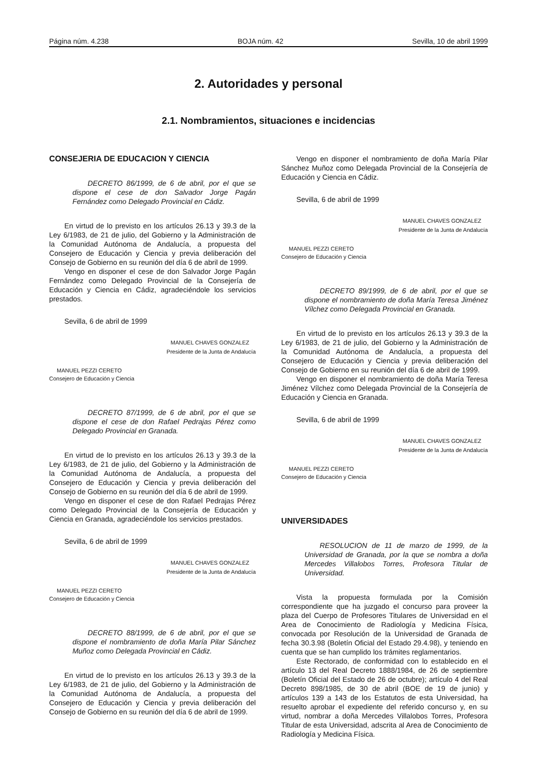Página núm. 4.238 BOJA núm. 42 Sevilla, 10 de abril 1999
2. Autoridades y personal
2.1. Nombramientos, situaciones e incidencias
CONSEJERIA DE EDUCACION Y CIENCIA
DECRETO 86/1999, de 6 de abril, por el que se dispone el cese de don Salvador Jorge Pagán Fernández como Delegado Provincial en Cádiz.
En virtud de lo previsto en los artículos 26.13 y 39.3 de la Ley 6/1983, de 21 de julio, del Gobierno y la Administración de la Comunidad Autónoma de Andalucía, a propuesta del Consejero de Educación y Ciencia y previa deliberación del Consejo de Gobierno en su reunión del día 6 de abril de 1999.
Vengo en disponer el cese de don Salvador Jorge Pagán Fernández como Delegado Provincial de la Consejería de Educación y Ciencia en Cádiz, agradeciéndole los servicios prestados.
Sevilla, 6 de abril de 1999
MANUEL CHAVES GONZALEZ
Presidente de la Junta de Andalucía
MANUEL PEZZI CERETO
Consejero de Educación y Ciencia
DECRETO 87/1999, de 6 de abril, por el que se dispone el cese de don Rafael Pedrajas Pérez como Delegado Provincial en Granada.
En virtud de lo previsto en los artículos 26.13 y 39.3 de la Ley 6/1983, de 21 de julio, del Gobierno y la Administración de la Comunidad Autónoma de Andalucía, a propuesta del Consejero de Educación y Ciencia y previa deliberación del Consejo de Gobierno en su reunión del día 6 de abril de 1999.
Vengo en disponer el cese de don Rafael Pedrajas Pérez como Delegado Provincial de la Consejería de Educación y Ciencia en Granada, agradeciéndole los servicios prestados.
Sevilla, 6 de abril de 1999
MANUEL CHAVES GONZALEZ
Presidente de la Junta de Andalucía
MANUEL PEZZI CERETO
Consejero de Educación y Ciencia
DECRETO 88/1999, de 6 de abril, por el que se dispone el nombramiento de doña María Pilar Sánchez Muñoz como Delegada Provincial en Cádiz.
En virtud de lo previsto en los artículos 26.13 y 39.3 de la Ley 6/1983, de 21 de julio, del Gobierno y la Administración de la Comunidad Autónoma de Andalucía, a propuesta del Consejero de Educación y Ciencia y previa deliberación del Consejo de Gobierno en su reunión del día 6 de abril de 1999.
Vengo en disponer el nombramiento de doña María Pilar Sánchez Muñoz como Delegada Provincial de la Consejería de Educación y Ciencia en Cádiz.
Sevilla, 6 de abril de 1999
MANUEL CHAVES GONZALEZ
Presidente de la Junta de Andalucía
MANUEL PEZZI CERETO
Consejero de Educación y Ciencia
DECRETO 89/1999, de 6 de abril, por el que se dispone el nombramiento de doña María Teresa Jiménez Vílchez como Delegada Provincial en Granada.
En virtud de lo previsto en los artículos 26.13 y 39.3 de la Ley 6/1983, de 21 de julio, del Gobierno y la Administración de la Comunidad Autónoma de Andalucía, a propuesta del Consejero de Educación y Ciencia y previa deliberación del Consejo de Gobierno en su reunión del día 6 de abril de 1999.
Vengo en disponer el nombramiento de doña María Teresa Jiménez Vílchez como Delegada Provincial de la Consejería de Educación y Ciencia en Granada.
Sevilla, 6 de abril de 1999
MANUEL CHAVES GONZALEZ
Presidente de la Junta de Andalucía
MANUEL PEZZI CERETO
Consejero de Educación y Ciencia
UNIVERSIDADES
RESOLUCION de 11 de marzo de 1999, de la Universidad de Granada, por la que se nombra a doña Mercedes Villalobos Torres, Profesora Titular de Universidad.
Vista la propuesta formulada por la Comisión correspondiente que ha juzgado el concurso para proveer la plaza del Cuerpo de Profesores Titulares de Universidad en el Area de Conocimiento de Radiología y Medicina Física, convocada por Resolución de la Universidad de Granada de fecha 30.3.98 (Boletín Oficial del Estado 29.4.98), y teniendo en cuenta que se han cumplido los trámites reglamentarios.
Este Rectorado, de conformidad con lo establecido en el artículo 13 del Real Decreto 1888/1984, de 26 de septiembre (Boletín Oficial del Estado de 26 de octubre); artículo 4 del Real Decreto 898/1985, de 30 de abril (BOE de 19 de junio) y artículos 139 a 143 de los Estatutos de esta Universidad, ha resuelto aprobar el expediente del referido concurso y, en su virtud, nombrar a doña Mercedes Villalobos Torres, Profesora Titular de esta Universidad, adscrita al Area de Conocimiento de Radiología y Medicina Física.